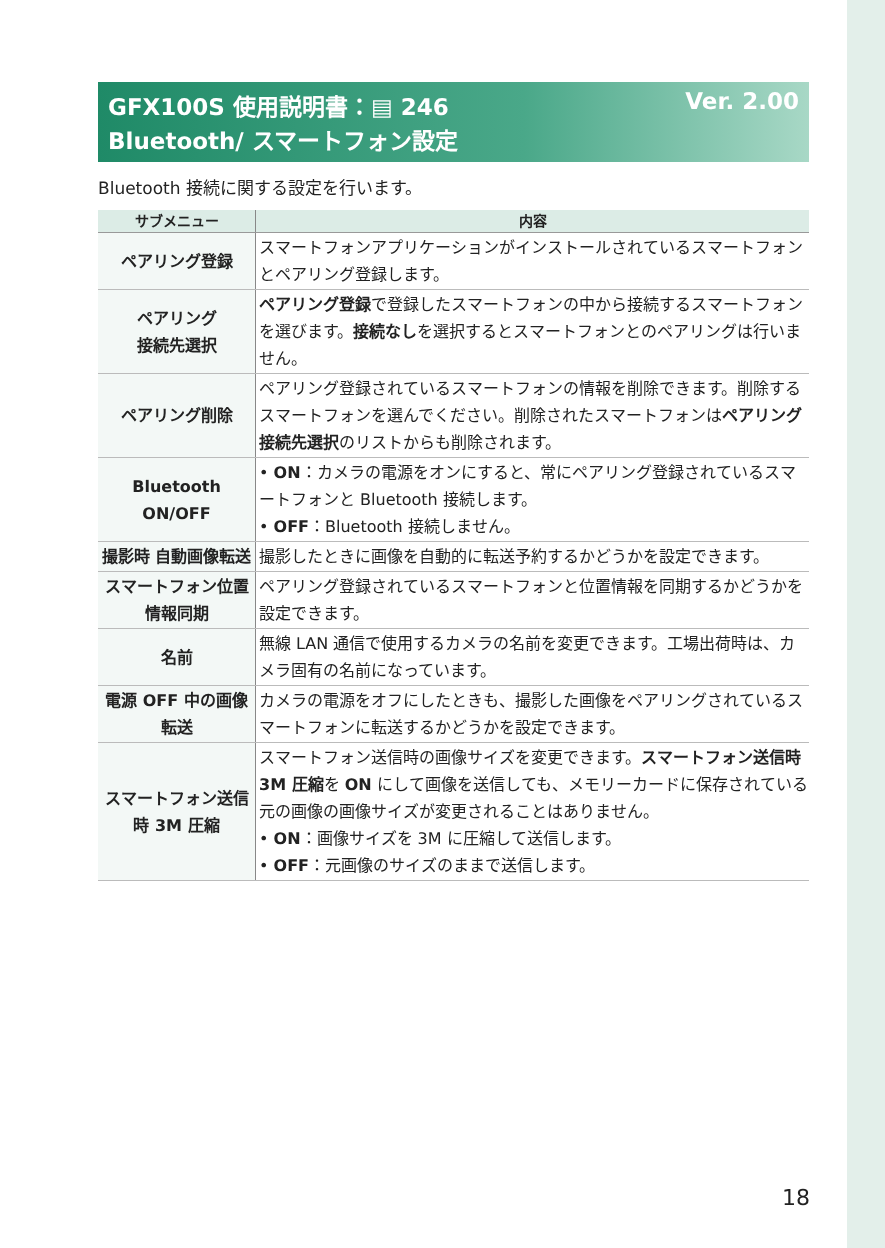Ver. 2.00 GFX100S 使用説明書：▤ 246
Bluetooth/ スマートフォン設定
Bluetooth 接続に関する設定を行います。
| サブメニュー | 内容 |
| --- | --- |
| ペアリング登録 | スマートフォンアプリケーションがインストールされているスマートフォンとペアリング登録します。 |
| ペアリング 接続先選択 | ペアリング登録 で登録したスマートフォンの中から接続するスマートフォンを選びます。 接続なし を選択するとスマートフォンとのペアリングは行いません。 |
| ペアリング削除 | ペアリング登録されているスマートフォンの情報を削除できます。削除するスマートフォンを選んでください。削除されたスマートフォンは ペアリング接続先選択 のリストからも削除されます。 |
| Bluetooth ON/OFF | • ON ：カメラの電源をオンにすると、常にペアリング登録されているスマートフォンと Bluetooth 接続します。 • OFF ：Bluetooth 接続しません。 |
| 撮影時 自動画像転送 | 撮影したときに画像を自動的に転送予約するかどうかを設定できます。 |
| スマートフォン位置情報同期 | ペアリング登録されているスマートフォンと位置情報を同期するかどうかを設定できます。 |
| 名前 | 無線 LAN 通信で使用するカメラの名前を変更できます。工場出荷時は、カメラ固有の名前になっています。 |
| 電源 OFF 中の画像転送 | カメラの電源をオフにしたときも、撮影した画像をペアリングされているスマートフォンに転送するかどうかを設定できます。 |
| スマートフォン送信時 3M 圧縮 | スマートフォン送信時の画像サイズを変更できます。 スマートフォン送信時 3M 圧縮 を ON にして画像を送信しても、メモリーカードに保存されている元の画像の画像サイズが変更されることはありません。 • ON ：画像サイズを 3M に圧縮して送信します。 • OFF ：元画像のサイズのままで送信します。 |
18